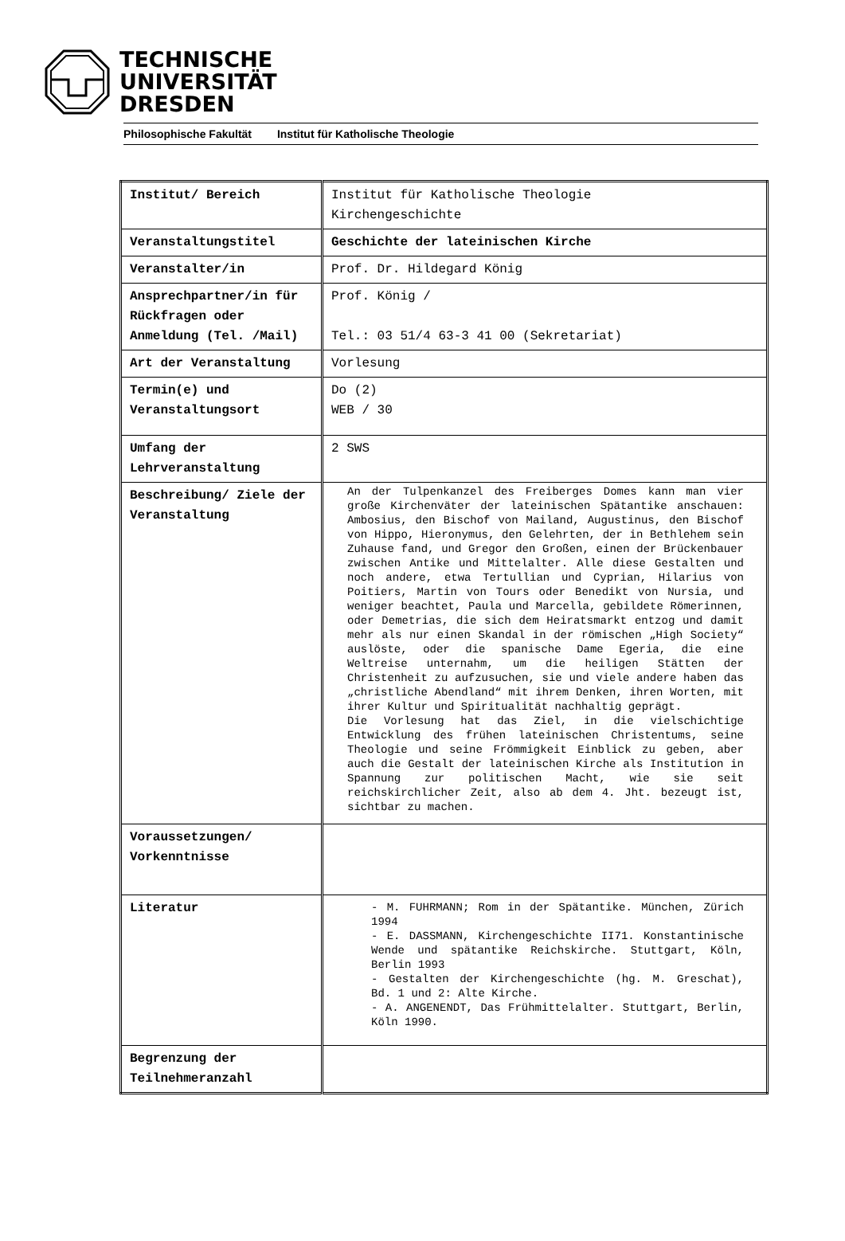TECHNISCHE
UNIVERSITÄT
DRESDEN
Philosophische Fakultät Institut für Katholische Theologie
| Institut/ Bereich | Institut für Katholische Theologie Kirchengeschichte |
| Veranstaltungstitel | Geschichte der lateinischen Kirche |
| Veranstalter/in | Prof. Dr. Hildegard König |
| Ansprechpartner/in für Rückfragen oder Anmeldung (Tel. /Mail) | Prof. König / Tel.: 03 51/4 63-3 41 00 (Sekretariat) |
| Art der Veranstaltung | Vorlesung |
| Termin(e) und Veranstaltungsort | Do (2) WEB / 30 |
| Umfang der Lehrveranstaltung | 2 SWS |
| Beschreibung/ Ziele der Veranstaltung | An der Tulpenkanzel des Freiberges Domes kann man vier große Kirchenväter der lateinischen Spätantike anschauen: Ambosius, den Bischof von Mailand, Augustinus, den Bischof von Hippo, Hieronymus, den Gelehrten, der in Bethlehem sein Zuhause fand, und Gregor den Großen, einen der Brückenbauer zwischen Antike und Mittelalter. Alle diese Gestalten und noch andere, etwa Tertullian und Cyprian, Hilarius von Poitiers, Martin von Tours oder Benedikt von Nursia, und weniger beachtet, Paula und Marcella, gebildete Römerinnen, oder Demetrias, die sich dem Heiratsmarkt entzog und damit mehr als nur einen Skandal in der römischen „High Society“ auslöste, oder die spanische Dame Egeria, die eine Weltreise unternahm, um die heiligen Stätten der Christenheit zu aufzusuchen, sie und viele andere haben das „christliche Abendland“ mit ihrem Denken, ihren Worten, mit ihrer Kultur und Spiritualität nachhaltig geprägt. Die Vorlesung hat das Ziel, in die vielschichtige Entwicklung des frühen lateinischen Christentums, seine Theologie und seine Frömmigkeit Einblick zu geben, aber auch die Gestalt der lateinischen Kirche als Institution in Spannung zur politischen Macht, wie sie seit reichskirchlicher Zeit, also ab dem 4. Jht. bezeugt ist, sichtbar zu machen. |
| Voraussetzungen/ Vorkenntnisse | |
| Literatur | - M. FUHRMANN; Rom in der Spätantike. München, Zürich 1994 - E. DASSMANN, Kirchengeschichte II71. Konstantinische Wende und spätantike Reichskirche. Stuttgart, Köln, Berlin 1993 - Gestalten der Kirchengeschichte (hg. M. Greschat), Bd. 1 und 2: Alte Kirche. - A. ANGENENDT, Das Frühmittelalter. Stuttgart, Berlin, Köln 1990. |
| Begrenzung der Teilnehmeranzahl | |